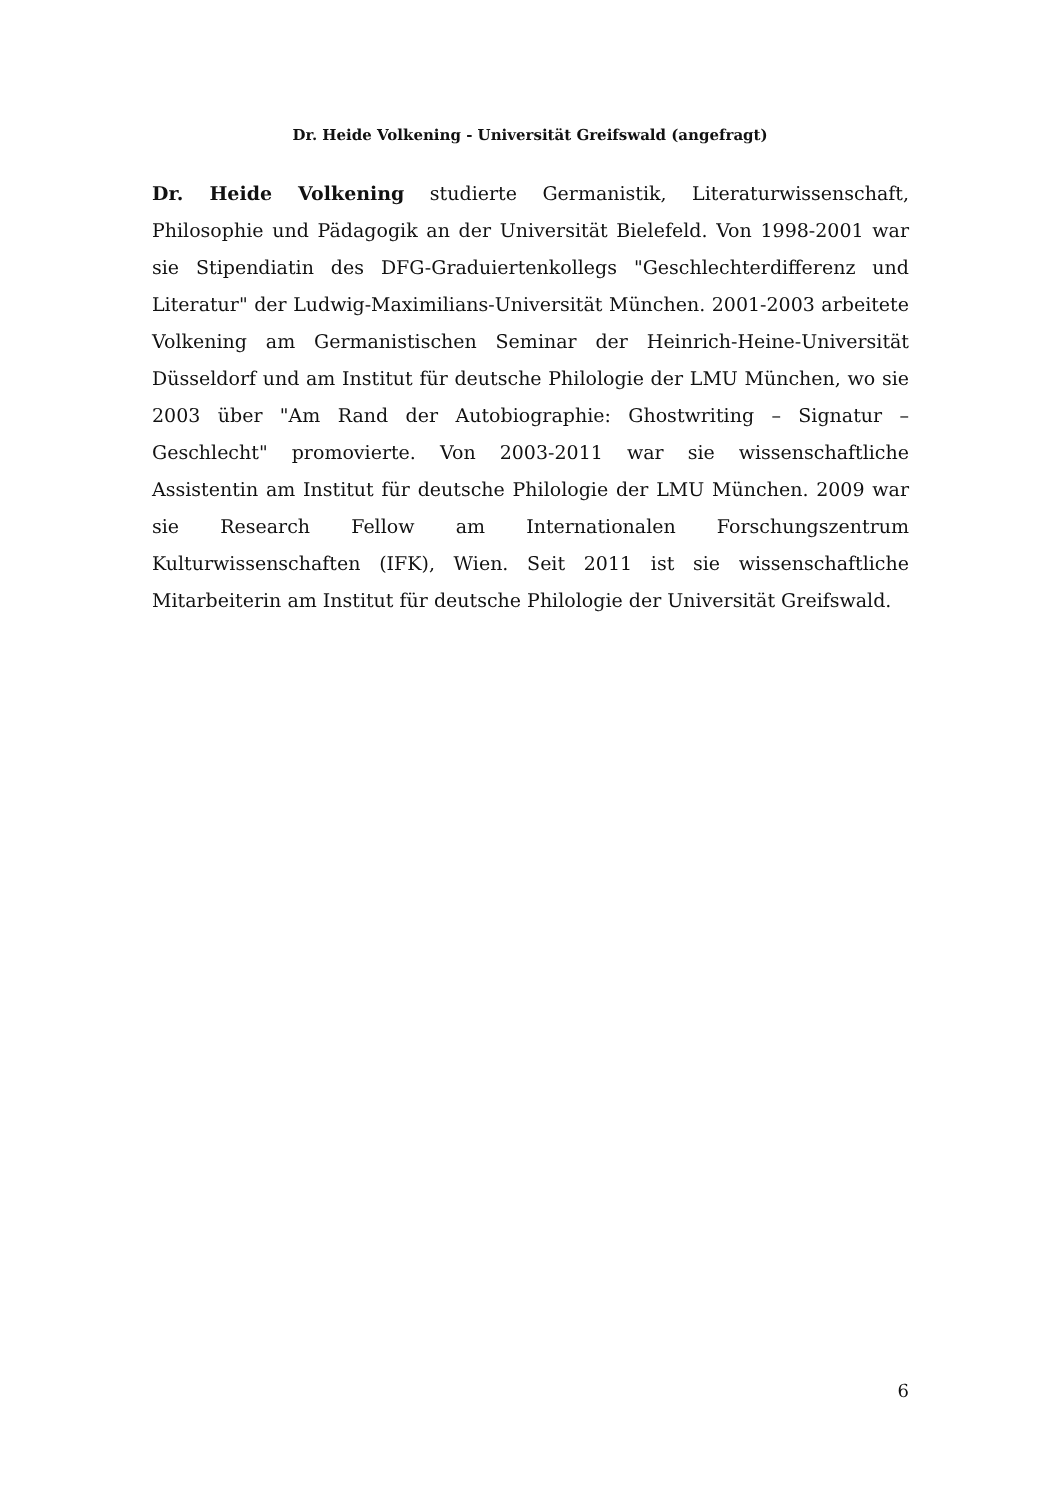Dr. Heide Volkening - Universität Greifswald (angefragt)
Dr. Heide Volkening studierte Germanistik, Literaturwissenschaft, Philosophie und Pädagogik an der Universität Bielefeld. Von 1998-2001 war sie Stipendiatin des DFG-Graduiertenkollegs "Geschlechterdifferenz und Literatur" der Ludwig-Maximilians-Universität München. 2001-2003 arbeitete Volkening am Germanistischen Seminar der Heinrich-Heine-Universität Düsseldorf und am Institut für deutsche Philologie der LMU München, wo sie 2003 über "Am Rand der Autobiographie: Ghostwriting – Signatur – Geschlecht" promovierte. Von 2003-2011 war sie wissenschaftliche Assistentin am Institut für deutsche Philologie der LMU München. 2009 war sie Research Fellow am Internationalen Forschungszentrum Kulturwissenschaften (IFK), Wien. Seit 2011 ist sie wissenschaftliche Mitarbeiterin am Institut für deutsche Philologie der Universität Greifswald.
6